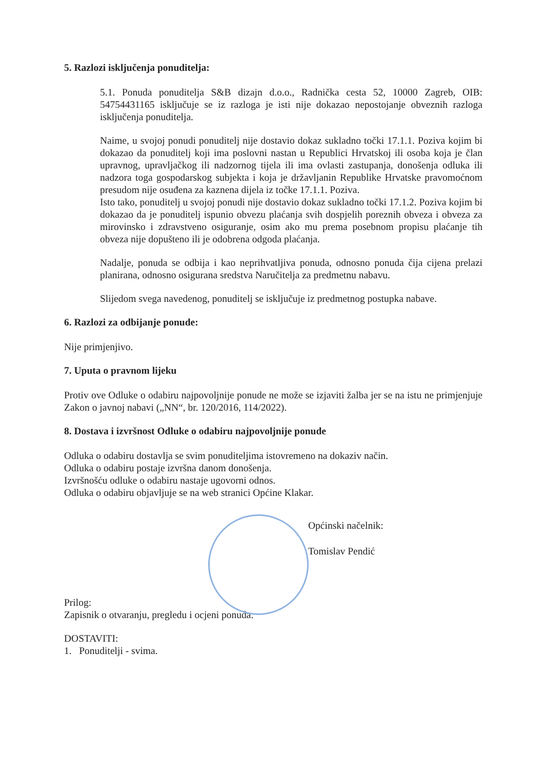5. Razlozi isključenja ponuditelja:
5.1. Ponuda ponuditelja S&B dizajn d.o.o., Radnička cesta 52, 10000 Zagreb, OIB: 54754431165 isključuje se iz razloga je isti nije dokazao nepostojanje obveznih razloga isključenja ponuditelja.
Naime, u svojoj ponudi ponuditelj nije dostavio dokaz sukladno točki 17.1.1. Poziva kojim bi dokazao da ponuditelj koji ima poslovni nastan u Republici Hrvatskoj ili osoba koja je član upravnog, upravljačkog ili nadzornog tijela ili ima ovlasti zastupanja, donošenja odluka ili nadzora toga gospodarskog subjekta i koja je državljanin Republike Hrvatske pravomoćnom presudom nije osuđena za kaznena dijela iz točke 17.1.1. Poziva.
Isto tako, ponuditelj u svojoj ponudi nije dostavio dokaz sukladno točki 17.1.2. Poziva kojim bi dokazao da je ponuditelj ispunio obvezu plaćanja svih dospjelih poreznih obveza i obveza za mirovinsko i zdravstveno osiguranje, osim ako mu prema posebnom propisu plaćanje tih obveza nije dopušteno ili je odobrena odgoda plaćanja.
Nadalje, ponuda se odbija i kao neprihvatljiva ponuda, odnosno ponuda čija cijena prelazi planirana, odnosno osigurana sredstva Naručitelja za predmetnu nabavu.
Slijedom svega navedenog, ponuditelj se isključuje iz predmetnog postupka nabave.
6. Razlozi za odbijanje ponude:
Nije primjenjivo.
7. Uputa o pravnom lijeku
Protiv ove Odluke o odabiru najpovoljnije ponude ne može se izjaviti žalba jer se na istu ne primjenjuje Zakon o javnoj nabavi („NN“, br. 120/2016, 114/2022).
8. Dostava i izvršnost Odluke o odabiru najpovoljnije ponude
Odluka o odabiru dostavlja se svim ponuditeljima istovremeno na dokaziv način.
Odluka o odabiru postaje izvršna danom donošenja.
Izvršnošću odluke o odabiru nastaje ugovorni odnos.
Odluka o odabiru objavljuje se na web stranici Općine Klakar.
Općinski načelnik:
Tomislav Pendić
Prilog:
Zapisnik o otvaranju, pregledu i ocjeni ponuda.
DOSTAVITI:
1. Ponuditelji - svima.